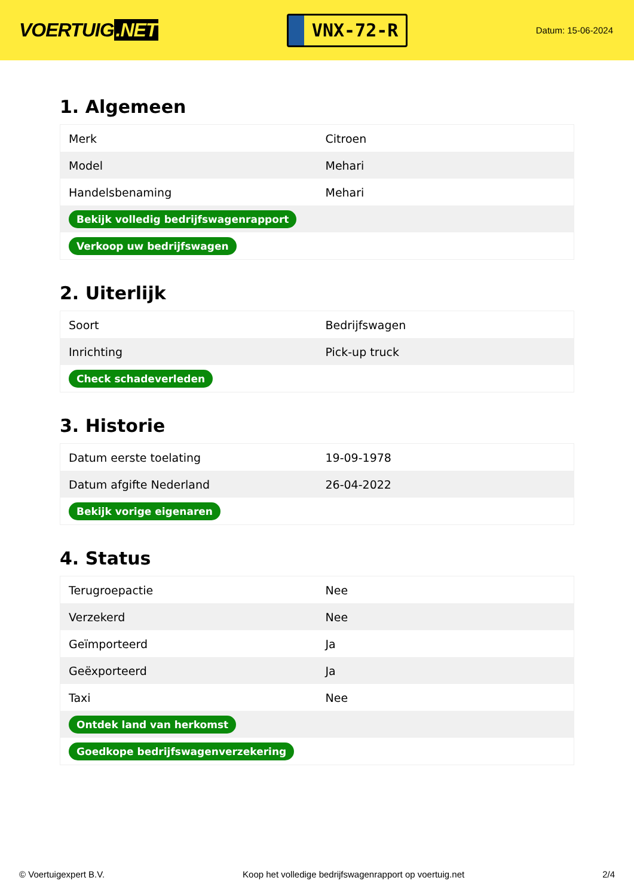VOERTUIG.NET
VNX-72-R
Datum: 15-06-2024
1. Algemeen
| Merk | Citroen |
| Model | Mehari |
| Handelsbenaming | Mehari |
| Bekijk volledig bedrijfswagenrapport | |
| Verkoop uw bedrijfswagen | |
2. Uiterlijk
| Soort | Bedrijfswagen |
| Inrichting | Pick-up truck |
| Check schadeverleden | |
3. Historie
| Datum eerste toelating | 19-09-1978 |
| Datum afgifte Nederland | 26-04-2022 |
| Bekijk vorige eigenaren | |
4. Status
| Terugroepactie | Nee |
| Verzekerd | Nee |
| Geïmporteerd | Ja |
| Geëxporteerd | Ja |
| Taxi | Nee |
| Ontdek land van herkomst | |
| Goedkope bedrijfswagenverzekering | |
© Voertuigexpert B.V. Koop het volledige bedrijfswagenrapport op voertuig.net 2/4